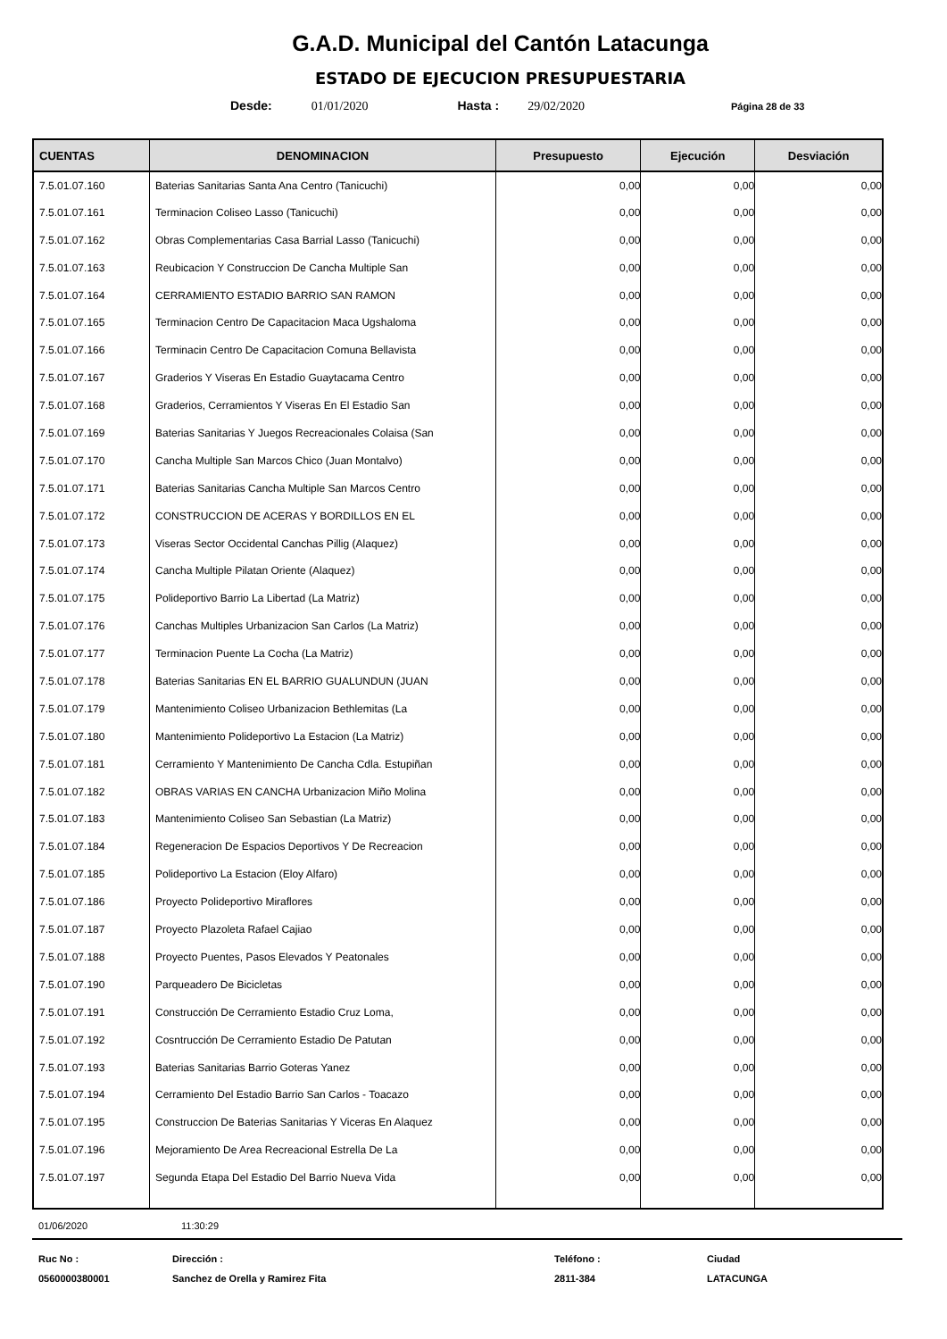G.A.D. Municipal del Cantón Latacunga
ESTADO DE EJECUCION PRESUPUESTARIA
Desde: 01/01/2020 Hasta : 29/02/2020 Página 28 de 33
| CUENTAS | DENOMINACION | Presupuesto | Ejecución | Desviación |
| --- | --- | --- | --- | --- |
| 7.5.01.07.160 | Baterias Sanitarias Santa Ana Centro (Tanicuchi) | 0,00 | 0,00 | 0,00 |
| 7.5.01.07.161 | Terminacion Coliseo Lasso (Tanicuchi) | 0,00 | 0,00 | 0,00 |
| 7.5.01.07.162 | Obras Complementarias Casa Barrial Lasso (Tanicuchi) | 0,00 | 0,00 | 0,00 |
| 7.5.01.07.163 | Reubicacion Y Construccion De Cancha Multiple San | 0,00 | 0,00 | 0,00 |
| 7.5.01.07.164 | CERRAMIENTO ESTADIO BARRIO SAN RAMON | 0,00 | 0,00 | 0,00 |
| 7.5.01.07.165 | Terminacion Centro De Capacitacion Maca Ugshaloma | 0,00 | 0,00 | 0,00 |
| 7.5.01.07.166 | Terminacin Centro De Capacitacion Comuna Bellavista | 0,00 | 0,00 | 0,00 |
| 7.5.01.07.167 | Graderios Y Viseras En Estadio Guaytacama Centro | 0,00 | 0,00 | 0,00 |
| 7.5.01.07.168 | Graderios, Cerramientos Y Viseras En El Estadio San | 0,00 | 0,00 | 0,00 |
| 7.5.01.07.169 | Baterias Sanitarias Y Juegos Recreacionales Colaisa (San | 0,00 | 0,00 | 0,00 |
| 7.5.01.07.170 | Cancha Multiple San Marcos Chico (Juan Montalvo) | 0,00 | 0,00 | 0,00 |
| 7.5.01.07.171 | Baterias Sanitarias Cancha Multiple San Marcos Centro | 0,00 | 0,00 | 0,00 |
| 7.5.01.07.172 | CONSTRUCCION DE ACERAS Y BORDILLOS EN EL | 0,00 | 0,00 | 0,00 |
| 7.5.01.07.173 | Viseras Sector Occidental Canchas Pillig (Alaquez) | 0,00 | 0,00 | 0,00 |
| 7.5.01.07.174 | Cancha Multiple Pilatan Oriente (Alaquez) | 0,00 | 0,00 | 0,00 |
| 7.5.01.07.175 | Polideportivo Barrio La Libertad (La Matriz) | 0,00 | 0,00 | 0,00 |
| 7.5.01.07.176 | Canchas Multiples Urbanizacion San Carlos (La Matriz) | 0,00 | 0,00 | 0,00 |
| 7.5.01.07.177 | Terminacion Puente La Cocha (La Matriz) | 0,00 | 0,00 | 0,00 |
| 7.5.01.07.178 | Baterias Sanitarias EN EL BARRIO GUALUNDUN (JUAN | 0,00 | 0,00 | 0,00 |
| 7.5.01.07.179 | Mantenimiento Coliseo Urbanizacion Bethlemitas (La | 0,00 | 0,00 | 0,00 |
| 7.5.01.07.180 | Mantenimiento Polideportivo La Estacion (La Matriz) | 0,00 | 0,00 | 0,00 |
| 7.5.01.07.181 | Cerramiento Y Mantenimiento De Cancha Cdla. Estupiñan | 0,00 | 0,00 | 0,00 |
| 7.5.01.07.182 | OBRAS VARIAS EN CANCHA Urbanizacion Miño Molina | 0,00 | 0,00 | 0,00 |
| 7.5.01.07.183 | Mantenimiento Coliseo San Sebastian (La Matriz) | 0,00 | 0,00 | 0,00 |
| 7.5.01.07.184 | Regeneracion De Espacios Deportivos Y De Recreacion | 0,00 | 0,00 | 0,00 |
| 7.5.01.07.185 | Polideportivo La Estacion (Eloy Alfaro) | 0,00 | 0,00 | 0,00 |
| 7.5.01.07.186 | Proyecto Polideportivo Miraflores | 0,00 | 0,00 | 0,00 |
| 7.5.01.07.187 | Proyecto Plazoleta Rafael Cajiao | 0,00 | 0,00 | 0,00 |
| 7.5.01.07.188 | Proyecto Puentes, Pasos Elevados Y Peatonales | 0,00 | 0,00 | 0,00 |
| 7.5.01.07.190 | Parqueadero De Bicicletas | 0,00 | 0,00 | 0,00 |
| 7.5.01.07.191 | Construcción De Cerramiento Estadio Cruz Loma, | 0,00 | 0,00 | 0,00 |
| 7.5.01.07.192 | Cosntrucción De Cerramiento Estadio De Patutan | 0,00 | 0,00 | 0,00 |
| 7.5.01.07.193 | Baterias Sanitarias Barrio Goteras Yanez | 0,00 | 0,00 | 0,00 |
| 7.5.01.07.194 | Cerramiento Del Estadio Barrio San Carlos - Toacazo | 0,00 | 0,00 | 0,00 |
| 7.5.01.07.195 | Construccion De Baterias Sanitarias Y Viceras En Alaquez | 0,00 | 0,00 | 0,00 |
| 7.5.01.07.196 | Mejoramiento De Area Recreacional Estrella De La | 0,00 | 0,00 | 0,00 |
| 7.5.01.07.197 | Segunda Etapa Del Estadio Del Barrio Nueva Vida | 0,00 | 0,00 | 0,00 |
01/06/2020 11:30:29
Ruc No :
0560000380001
Dirección :
Sanchez de Orella y Ramirez Fita
Teléfono :
2811-384
Ciudad
LATACUNGA